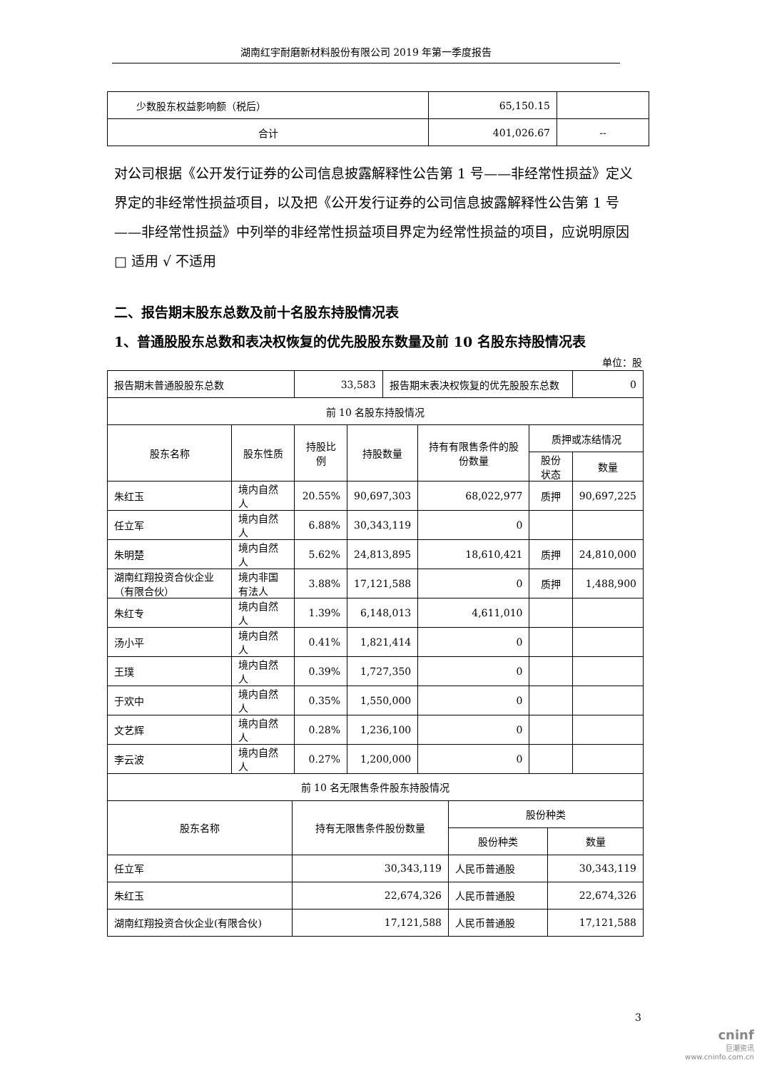湖南红宇耐磨新材料股份有限公司 2019 年第一季度报告
| 少数股东权益影响额（税后） | 65,150.15 | |
| 合计 | 401,026.67 | -- |
对公司根据《公开发行证券的公司信息披露解释性公告第 1 号——非经常性损益》定义界定的非经常性损益项目，以及把《公开发行证券的公司信息披露解释性公告第 1 号——非经常性损益》中列举的非经常性损益项目界定为经常性损益的项目，应说明原因
□ 适用 √ 不适用
二、报告期末股东总数及前十名股东持股情况表
1、普通股股东总数和表决权恢复的优先股股东数量及前 10 名股东持股情况表
单位：股
| 报告期末普通股股东总数 | | 33,583 | | 报告期末表决权恢复的优先股股东总数 | | | 0 |
| 前 10 名股东持股情况 | | | | | | | |
| 股东名称 | 股东性质 | 持股比例 | 持股数量 | | 持有有限售条件的股份数量 | 质押或冻结情况 | |
| | | | | | | 股份状态 | 数量 |
| 朱红玉 | 境内自然人 | 20.55% | 90,697,303 | | 68,022,977 | 质押 | 90,697,225 |
| 任立军 | 境内自然人 | 6.88% | 30,343,119 | | 0 | | |
| 朱明楚 | 境内自然人 | 5.62% | 24,813,895 | | 18,610,421 | 质押 | 24,810,000 |
| 湖南红翔投资合伙企业（有限合伙） | 境内非国有法人 | 3.88% | 17,121,588 | | 0 | 质押 | 1,488,900 |
| 朱红专 | 境内自然人 | 1.39% | 6,148,013 | | 4,611,010 | | |
| 汤小平 | 境内自然人 | 0.41% | 1,821,414 | | 0 | | |
| 王璞 | 境内自然人 | 0.39% | 1,727,350 | | 0 | | |
| 于欢中 | 境内自然人 | 0.35% | 1,550,000 | | 0 | | |
| 文艺辉 | 境内自然人 | 0.28% | 1,236,100 | | 0 | | |
| 李云波 | 境内自然人 | 0.27% | 1,200,000 | | 0 | | |
| 前 10 名无限售条件股东持股情况 | | | |
| 股东名称 | 持有无限售条件股份数量 | 股份种类 | |
| | | 股份种类 | 数量 |
| 任立军 | 30,343,119 | 人民币普通股 | 30,343,119 |
| 朱红玉 | 22,674,326 | 人民币普通股 | 22,674,326 |
| 湖南红翔投资合伙企业(有限合伙) | 17,121,588 | 人民币普通股 | 17,121,588 |
3
cninf
巨潮资讯
www.cninfo.com.cn